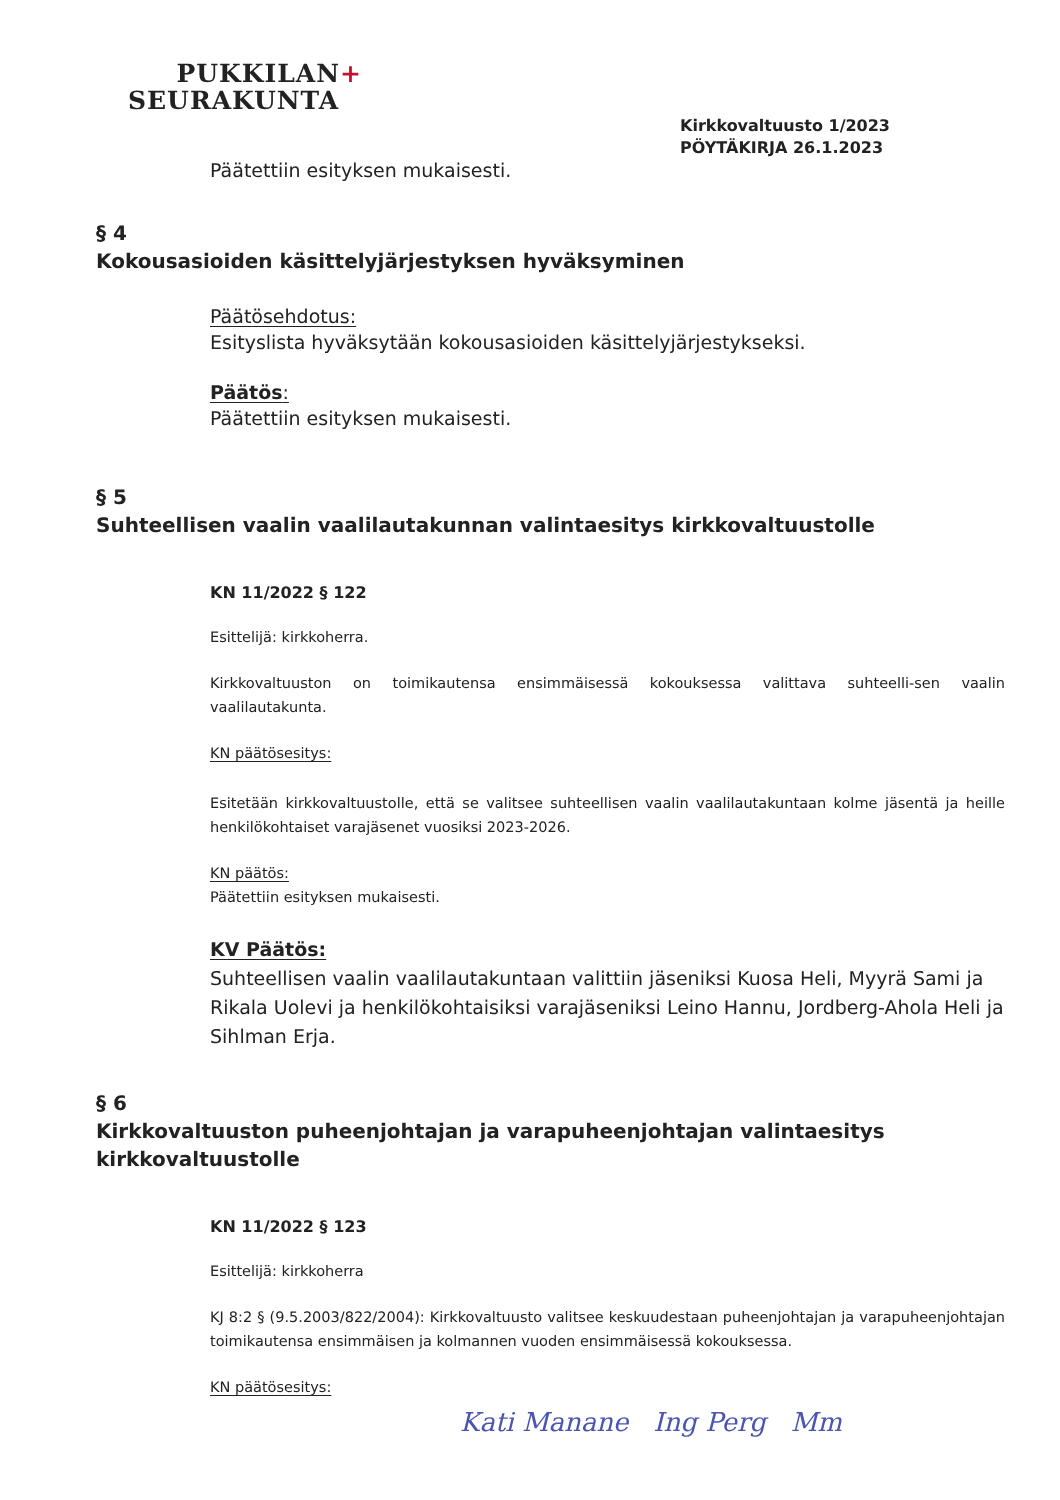PUKKILAN+
SEURAKUNTA
Kirkkovaltuusto 1/2023
PÖYTÄKIRJA 26.1.2023
Päätettiin esityksen mukaisesti.
§ 4
Kokousasioiden käsittelyjärjestyksen hyväksyminen
Päätösehdotus:
Esityslista hyväksytään kokousasioiden käsittelyjärjestykseksi.
Päätös:
Päätettiin esityksen mukaisesti.
§ 5
Suhteellisen vaalin vaalilautakunnan valintaesitys kirkkovaltuustolle
KN 11/2022 § 122
Esittelijä: kirkkoherra.
Kirkkovaltuuston on toimikautensa ensimmäisessä kokouksessa valittava suhteelli-sen vaalin vaalilautakunta.
KN päätösesitys:
Esitetään kirkkovaltuustolle, että se valitsee suhteellisen vaalin vaalilautakuntaan kolme jäsentä ja heille henkilökohtaiset varajäsenet vuosiksi 2023-2026.
KN päätös:
Päätettiin esityksen mukaisesti.
KV Päätös:
Suhteellisen vaalin vaalilautakuntaan valittiin jäseniksi Kuosa Heli, Myyrä Sami ja Rikala Uolevi ja henkilökohtaisiksi varajäseniksi Leino Hannu, Jordberg-Ahola Heli ja Sihlman Erja.
§ 6
Kirkkovaltuuston puheenjohtajan ja varapuheenjohtajan valintaesitys kirkkovaltuustolle
KN 11/2022 § 123
Esittelijä: kirkkoherra
KJ 8:2 § (9.5.2003/822/2004): Kirkkovaltuusto valitsee keskuudestaan puheenjohtajan ja varapuheenjohtajan toimikautensa ensimmäisen ja kolmannen vuoden ensimmäisessä kokouksessa.
KN päätösesitys:
Kati Manane Ing Perg Mm